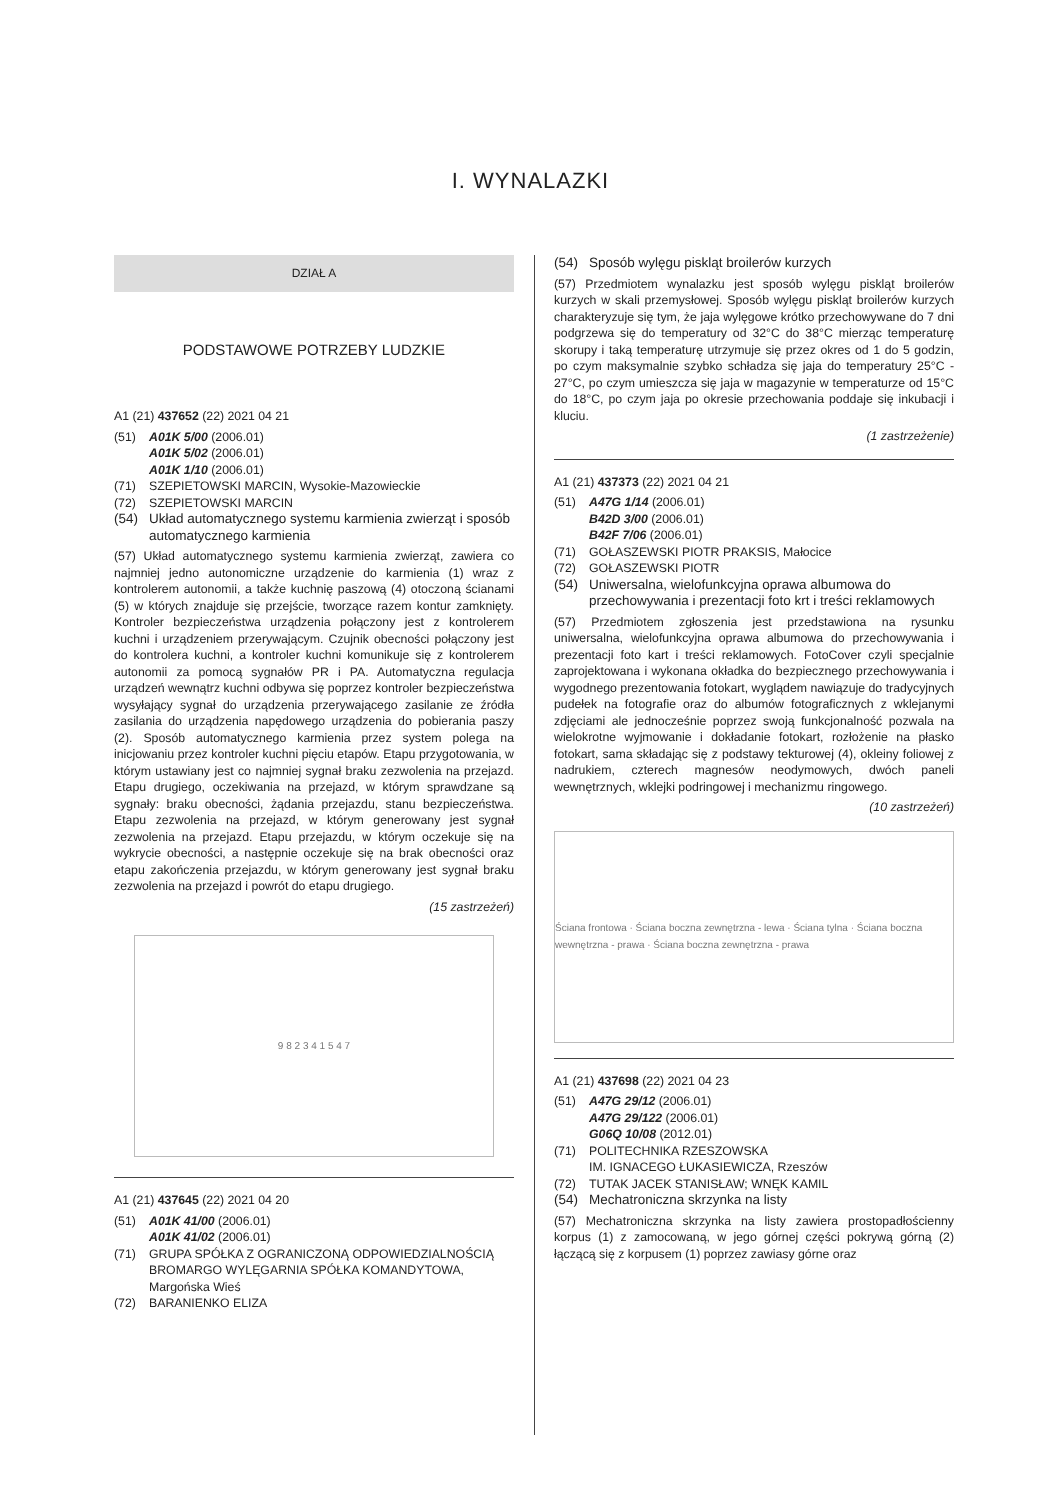I. WYNALAZKI
DZIAŁ A
PODSTAWOWE POTRZEBY LUDZKIE
A1 (21) 437652 (22) 2021 04 21
(51) A01K 5/00 (2006.01)
A01K 5/02 (2006.01)
A01K 1/10 (2006.01)
(71) SZEPIETOWSKI MARCIN, Wysokie-Mazowieckie
(72) SZEPIETOWSKI MARCIN
(54) Układ automatycznego systemu karmienia zwierząt i sposób automatycznego karmienia
(57) Układ automatycznego systemu karmienia zwierząt, zawiera co najmniej jedno autonomiczne urządzenie do karmienia (1) wraz z kontrolerem autonomii, a także kuchnię paszową (4) otoczoną ścianami (5) w których znajduje się przejście, tworzące razem kontur zamknięty. Kontroler bezpieczeństwa urządzenia połączony jest z kontrolerem kuchni i urządzeniem przerywającym. Czujnik obecności połączony jest do kontrolera kuchni, a kontroler kuchni komunikuje się z kontrolerem autonomii za pomocą sygnałów PR i PA. Automatyczna regulacja urządzeń wewnątrz kuchni odbywa się poprzez kontroler bezpieczeństwa wysyłający sygnał do urządzenia przerywającego zasilanie ze źródła zasilania do urządzenia napędowego urządzenia do pobierania paszy (2). Sposób automatycznego karmienia przez system polega na inicjowaniu przez kontroler kuchni pięciu etapów. Etapu przygotowania, w którym ustawiany jest co najmniej sygnał braku zezwolenia na przejazd. Etapu drugiego, oczekiwania na przejazd, w którym sprawdzane są sygnały: braku obecności, żądania przejazdu, stanu bezpieczeństwa. Etapu zezwolenia na przejazd, w którym generowany jest sygnał zezwolenia na przejazd. Etapu przejazdu, w którym oczekuje się na wykrycie obecności, a następnie oczekuje się na brak obecności oraz etapu zakończenia przejazdu, w którym generowany jest sygnał braku zezwolenia na przejazd i powrót do etapu drugiego.
(15 zastrzeżeń)
9 8 2 3 4 1 5 4 7
A1 (21) 437645 (22) 2021 04 20
(51) A01K 41/00 (2006.01)
A01K 41/02 (2006.01)
(71) GRUPA SPÓŁKA Z OGRANICZONĄ ODPOWIEDZIALNOŚCIĄ BROMARGO WYLĘGARNIA SPÓŁKA KOMANDYTOWA, Margońska Wieś
(72) BARANIENKO ELIZA
(54) Sposób wylęgu piskląt broilerów kurzych
(57) Przedmiotem wynalazku jest sposób wylęgu piskląt broilerów kurzych w skali przemysłowej. Sposób wylęgu piskląt broilerów kurzych charakteryzuje się tym, że jaja wylęgowe krótko przechowywane do 7 dni podgrzewa się do temperatury od 32°C do 38°C mierząc temperaturę skorupy i taką temperaturę utrzymuje się przez okres od 1 do 5 godzin, po czym maksymalnie szybko schładza się jaja do temperatury 25°C - 27°C, po czym umieszcza się jaja w magazynie w temperaturze od 15°C do 18°C, po czym jaja po okresie przechowania poddaje się inkubacji i kluciu.
(1 zastrzeżenie)
A1 (21) 437373 (22) 2021 04 21
(51) A47G 1/14 (2006.01)
B42D 3/00 (2006.01)
B42F 7/06 (2006.01)
(71) GOŁASZEWSKI PIOTR PRAKSIS, Małocice
(72) GOŁASZEWSKI PIOTR
(54) Uniwersalna, wielofunkcyjna oprawa albumowa do przechowywania i prezentacji foto krt i treści reklamowych
(57) Przedmiotem zgłoszenia jest przedstawiona na rysunku uniwersalna, wielofunkcyjna oprawa albumowa do przechowywania i prezentacji foto kart i treści reklamowych. FotoCover czyli specjalnie zaprojektowana i wykonana okładka do bezpiecznego przechowywania i wygodnego prezentowania fotokart, wyglądem nawiązuje do tradycyjnych pudełek na fotografie oraz do albumów fotograficznych z wklejanymi zdjęciami ale jednocześnie poprzez swoją funkcjonalność pozwala na wielokrotne wyjmowanie i dokładanie fotokart, rozłożenie na płasko fotokart, sama składając się z podstawy tekturowej (4), okleiny foliowej z nadrukiem, czterech magnesów neodymowych, dwóch paneli wewnętrznych, wklejki podringowej i mechanizmu ringowego.
(10 zastrzeżeń)
Ściana frontowa · Ściana boczna zewnętrzna - lewa · Ściana tylna · Ściana boczna wewnętrzna - prawa · Ściana boczna zewnętrzna - prawa
A1 (21) 437698 (22) 2021 04 23
(51) A47G 29/12 (2006.01)
A47G 29/122 (2006.01)
G06Q 10/08 (2012.01)
(71) POLITECHNIKA RZESZOWSKA
IM. IGNACEGO ŁUKASIEWICZA, Rzeszów
(72) TUTAK JACEK STANISŁAW; WNĘK KAMIL
(54) Mechatroniczna skrzynka na listy
(57) Mechatroniczna skrzynka na listy zawiera prostopadłościenny korpus (1) z zamocowaną, w jego górnej części pokrywą górną (2) łączącą się z korpusem (1) poprzez zawiasy górne oraz